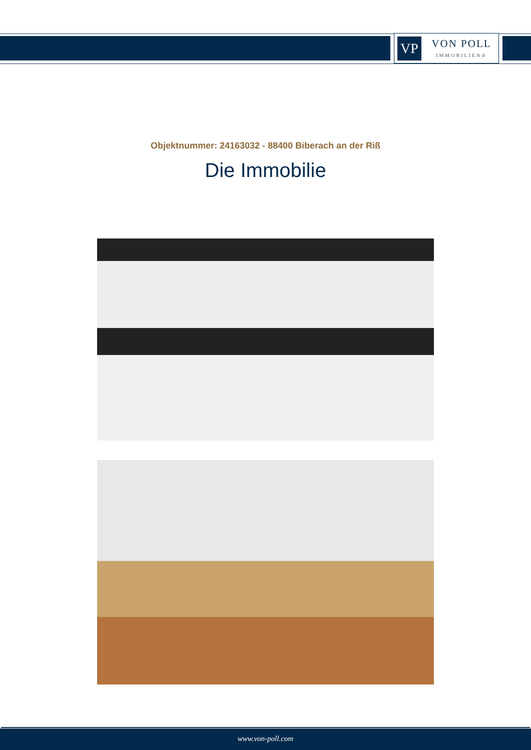VP
VON POLL
IMMOBILIEN®
Objektnummer: 24163032 - 88400 Biberach an der Riß
Die Immobilie
www.von-poll.com